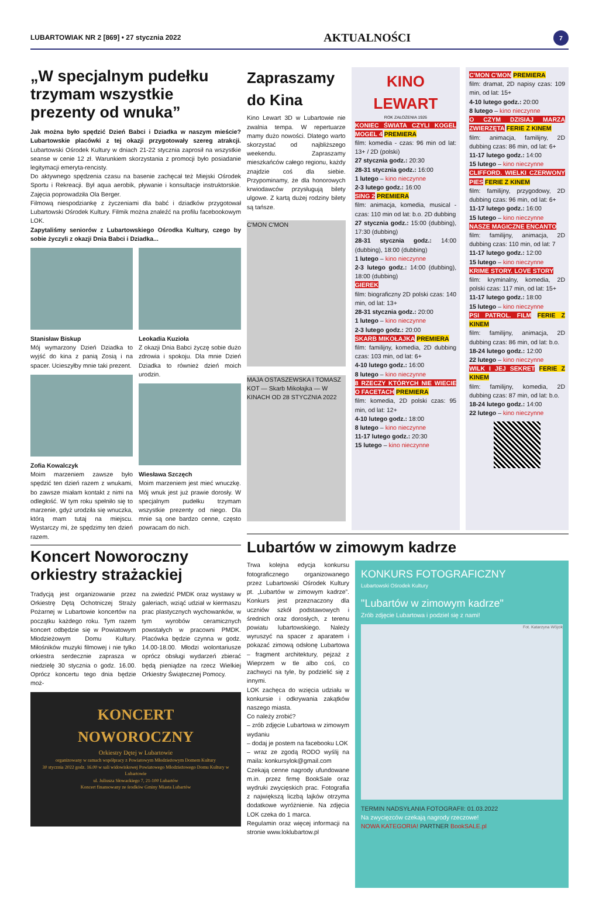LUBARTOWIAK NR 2 [869] • 27 stycznia 2022 AKTUALNOŚCI 7
„W specjalnym pudełku trzymam wszystkie prezenty od wnuka”
Jak można było spędzić Dzień Babci i Dziadka w naszym mieście? Lubartowskie placówki z tej okazji przygotowały szereg atrakcji. Lubartowski Ośrodek Kultury w dniach 21-22 stycznia zaprosił na wszystkie seanse w cenie 12 zł. Warunkiem skorzystania z promocji było posiadanie legitymacji emeryta-rencisty.
Do aktywnego spędzenia czasu na basenie zachęcał też Miejski Ośrodek Sportu i Rekreacji. Był aqua aerobik, pływanie i konsultacje instruktorskie. Zajęcia poprowadziła Ola Berger.
Filmową niespodziankę z życzeniami dla babć i dziadków przygotował Lubartowski Ośrodek Kultury. Filmik można znaleźć na profilu facebookowym LOK.
Zapytaliśmy seniorów z Lubartowskiego Ośrodka Kultury, czego by sobie życzyli z okazji Dnia Babci i Dziadka...
Stanisław Biskup
Mój wymarzony Dzień Dziadka to wyjść do kina z panią Zosią i na spacer. Ucieszyłby mnie taki prezent.
Zofia Kowalczyk
Moim marzeniem zawsze było spędzić ten dzień razem z wnukami, bo zawsze miałam kontakt z nimi na odległość. W tym roku spełniło się to marzenie, gdyż urodziła się wnuczka, którą mam tutaj na miejscu. Wystarczy mi, że spędzimy ten dzień razem.
Leokadia Kuzioła
Z okazji Dnia Babci życzę sobie dużo zdrowia i spokoju. Dla mnie Dzień Dziadka to również dzień moich urodzin.
Wiesława Szczęch
Moim marzeniem jest mieć wnuczkę. Mój wnuk jest już prawie dorosły. W specjalnym pudełku trzymam wszystkie prezenty od niego. Dla mnie są one bardzo cenne, często powracam do nich.
Koncert Noworoczny orkiestry strażackiej
Tradycją jest organizowanie przez Orkiestrę Dętą Ochotniczej Straży Pożarnej w Lubartowie koncertów na początku każdego roku. Tym razem koncert odbędzie się w Powiatowym Młodzieżowym Domu Kultury. Miłośników muzyki filmowej i nie tylko orkiestra serdecznie zaprasza w niedzielę 30 stycznia o godz. 16.00. Oprócz koncertu tego dnia będzie moż-
na zwiedzić PMDK oraz wystawy w galeriach, wziąć udział w kiermaszu prac plastycznych wychowanków, w tym wyrobów ceramicznych powstałych w pracowni PMDK. Placówka będzie czynna w godz. 14.00-18.00. Młodzi wolontariusze oprócz obsługi wydarzeń zbierać będą pieniądze na rzecz Wielkiej Orkiestry Świątecznej Pomocy.
KONCERT NOWOROCZNY
Orkiestry Dętej w Lubartowie
organizowany w ramach współpracy z Powiatowym Młodzieżowym Domem Kultury
30 stycznia 2022 godz. 16.00 w sali widowiskowej Powiatowego Młodzieżowego Domu Kultury w Lubartowie
ul. Juliusza Słowackiego 7, 21-100 Lubartów
Koncert finansowany ze środków Gminy Miasta Lubartów
Zapraszamy do Kina
Kino Lewart 3D w Lubartowie nie zwalnia tempa. W repertuarze mamy dużo nowości. Dlatego warto skorzystać od najbliższego weekendu. Zapraszamy mieszkańców całego regionu, każdy znajdzie coś dla siebie. Przypominamy, że dla honorowych krwiodawców przysługują bilety ulgowe. Z kartą dużej rodziny bilety są tańsze.
C'MON C'MON
MAJA OSTASZEWSKA I TOMASZ KOT — Skarb Mikołajka — W KINACH OD 28 STYCZNIA 2022
KINO LEWART
ROK ZAŁOŻENIA 1926
KONIEC ŚWIATA CZYLI KOGEL MOGEL 4 PREMIERA
film: komedia - czas: 96 min od lat: 13+ / 2D (polski)
27 stycznia godz.: 20:30
28-31 stycznia godz.: 16:00
1 lutego – kino nieczynne
2-3 lutego godz.: 16:00
SING 2 PREMIERA
film: animacja, komedia, musical - czas: 110 min od lat: b.o. 2D dubbing
27 stycznia godz.: 15:00 (dubbing), 17:30 (dubbing)
28-31 stycznia godz.: 14:00 (dubbing), 18:00 (dubbing)
1 lutego – kino nieczynne
2-3 lutego godz.: 14:00 (dubbing), 18:00 (dubbing)
GIEREK
film: biograficzny 2D polski czas: 140 min, od lat: 13+
28-31 stycznia godz.: 20:00
1 lutego – kino nieczynne
2-3 lutego godz.: 20:00
SKARB MIKOŁAJKA PREMIERA
film: familijny, komedia, 2D dubbing czas: 103 min, od lat: 6+
4-10 lutego godz.: 16:00
8 lutego – kino nieczynne
8 RZECZY KTÓRYCH NIE WIECIE O FACETACH PREMIERA
film: komedia, 2D polski czas: 95 min, od lat: 12+
4-10 lutego godz.: 18:00
8 lutego – kino nieczynne
11-17 lutego godz.: 20:30
15 lutego – kino nieczynne
C'MON C'MON PREMIERA
film: dramat, 2D napisy czas: 109 min, od lat: 15+
4-10 lutego godz.: 20:00
8 lutego – kino nieczynne
O CZYM DZISIAJ MARZĄ ZWIERZĘTA FERIE Z KINEM
film: animacja, familijny, 2D dubbing czas: 86 min, od lat: 6+
11-17 lutego godz.: 14:00
15 lutego – kino nieczynne
CLIFFORD. WIELKI CZERWONY PIES FERIE Z KINEM
film: familijny, przygodowy, 2D dubbing czas: 96 min, od lat: 6+
11-17 lutego godz.: 16:00
15 lutego – kino nieczynne
NASZE MAGICZNE ENCANTO
film: familijny, animacja, 2D dubbing czas: 110 min, od lat: 7
11-17 lutego godz.: 12:00
15 lutego – kino nieczynne
KRIME STORY. LOVE STORY
film: kryminalny, komedia, 2D polski czas: 117 min, od lat: 15+
11-17 lutego godz.: 18:00
15 lutego – kino nieczynne
PSI PATROL. FILM FERIE Z KINEM
film: familijny, animacja, 2D dubbing czas: 86 min, od lat: b.o.
18-24 lutego godz.: 12:00
22 lutego – kino nieczynne
WILK I JEJ SEKRET FERIE Z KINEM
film: familijny, komedia, 2D dubbing czas: 87 min, od lat: b.o.
18-24 lutego godz.: 14:00
22 lutego – kino nieczynne
Lubartów w zimowym kadrze
Trwa kolejna edycja konkursu fotograficznego organizowanego przez Lubartowski Ośrodek Kultury pt. „Lubartów w zimowym kadrze”. Konkurs jest przeznaczony dla uczniów szkół podstawowych i średnich oraz dorosłych, z terenu powiatu lubartowskiego. Należy wyruszyć na spacer z aparatem i pokazać zimową odsłonę Lubartowa – fragment architektury, pejzaż z Wieprzem w tle albo coś, co zachwyci na tyle, by podzielić się z innymi.
LOK zachęca do wzięcia udziału w konkursie i odkrywania zakątków naszego miasta.
Co należy zrobić?
– zrób zdjęcie Lubartowa w zimowym wydaniu
– dodaj je postem na facebooku LOK
– wraz ze zgodą RODO wyślij na maila: konkursylok@gmail.com
Czekają cenne nagrody ufundowane m.in. przez firmę BookSale oraz wydruki zwycięskich prac. Fotografia z największą liczbą lajków otrzyma dodatkowe wyróżnienie. Na zdjęcia LOK czeka do 1 marca.
Regulamin oraz więcej informacji na stronie www.loklubartow.pl
KONKURS FOTOGRAFICZNY
Lubartowski Ośrodek Kultury
"Lubartów w zimowym kadrze"
Zrób zdjęcie Lubartowa i podziel się z nami!
Fot. Katarzyna Wójcik
TERMIN NADSYŁANIA FOTOGRAFII: 01.03.2022
Na zwycięzców czekają nagrody rzeczowe!
NOWA KATEGORIA! PARTNER BookSALE.pl